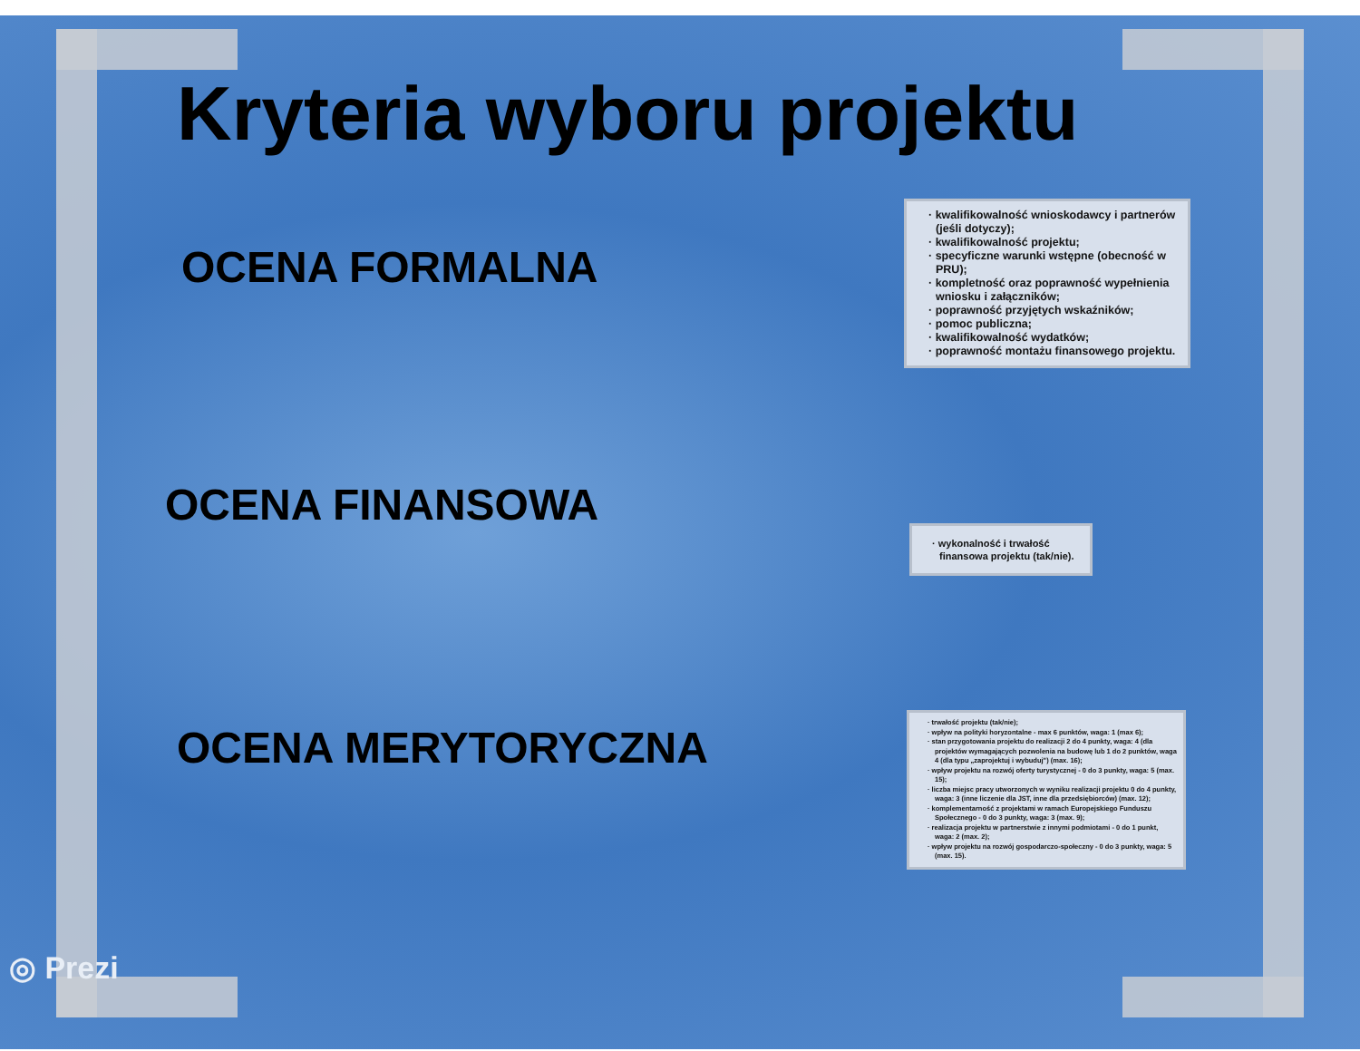Kryteria wyboru projektu
OCENA FORMALNA
· kwalifikowalność wnioskodawcy i partnerów (jeśli dotyczy);
· kwalifikowalność projektu;
· specyficzne warunki wstępne (obecność w PRU);
· kompletność oraz poprawność wypełnienia wniosku i załączników;
· poprawność przyjętych wskaźników;
· pomoc publiczna;
· kwalifikowalność wydatków;
· poprawność montażu finansowego projektu.
OCENA FINANSOWA
· wykonalność i trwałość finansowa projektu (tak/nie).
OCENA MERYTORYCZNA
· trwałość projektu (tak/nie);
· wpływ na polityki horyzontalne - max 6 punktów, waga: 1 (max 6);
· stan przygotowania projektu do realizacji 2 do 4 punkty, waga: 4 (dla projektów wymagających pozwolenia na budowę lub 1 do 2 punktów, waga 4 (dla typu „zaprojektuj i wybuduj") (max. 16);
· wpływ projektu na rozwój oferty turystycznej - 0 do 3 punkty, waga: 5 (max. 15);
· liczba miejsc pracy utworzonych w wyniku realizacji projektu 0 do 4 punkty, waga: 3 (inne liczenie dla JST, inne dla przedsiębiorców) (max. 12);
· komplementarność z projektami w ramach Europejskiego Funduszu Społecznego - 0 do 3 punkty, waga: 3 (max. 9);
· realizacja projektu w partnerstwie z innymi podmiotami - 0 do 1 punkt, waga: 2 (max. 2);
· wpływ projektu na rozwój gospodarczo-społeczny - 0 do 3 punkty, waga: 5 (max. 15).
◎ Prezi